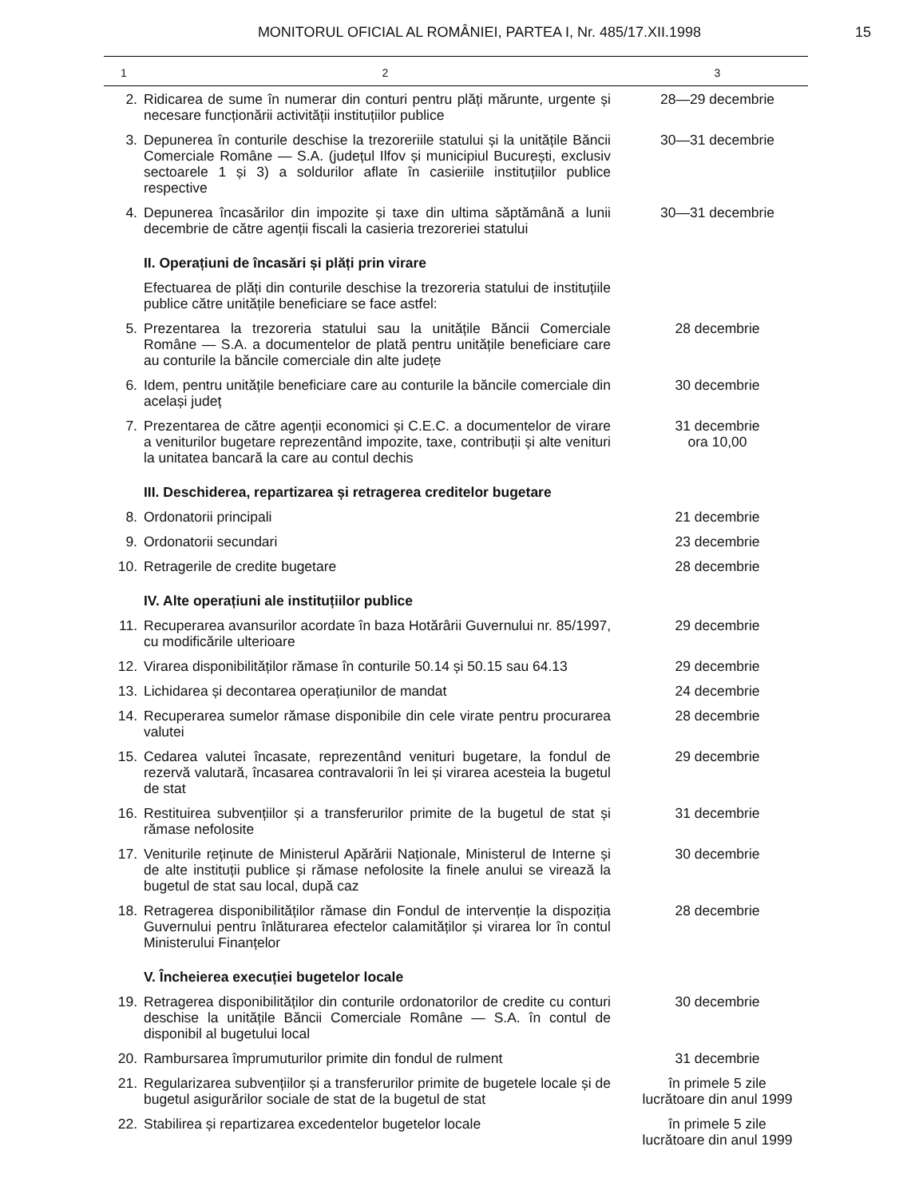MONITORUL OFICIAL AL ROMÂNIEI, PARTEA I, Nr. 485/17.XII.1998
15
| 1 | 2 | 3 |
| --- | --- | --- |
| 2. | Ridicarea de sume în numerar din conturi pentru plăți mărunte, urgente și necesare funcționării activității instituțiilor publice | 28—29 decembrie |
| 3. | Depunerea în conturile deschise la trezoreriile statului și la unitățile Băncii Comerciale Române — S.A. (județul Ilfov și municipiul București, exclusiv sectoarele 1 și 3) a soldurilor aflate în casieriile instituțiilor publice respective | 30—31 decembrie |
| 4. | Depunerea încasărilor din impozite și taxe din ultima săptămână a lunii decembrie de către agenții fiscali la casieria trezoreriei statului | 30—31 decembrie |
| | II. Operațiuni de încasări și plăți prin virare | |
| | Efectuarea de plăți din conturile deschise la trezoreria statului de instituțiile publice către unitățile beneficiare se face astfel: | |
| 5. | Prezentarea la trezoreria statului sau la unitățile Băncii Comerciale Române — S.A. a documentelor de plată pentru unitățile beneficiare care au conturile la băncile comerciale din alte județe | 28 decembrie |
| 6. | Idem, pentru unitățile beneficiare care au conturile la băncile comerciale din același județ | 30 decembrie |
| 7. | Prezentarea de către agenții economici și C.E.C. a documentelor de virare a veniturilor bugetare reprezentând impozite, taxe, contribuții și alte venituri la unitatea bancară la care au contul dechis | 31 decembrie ora 10,00 |
| | III. Deschiderea, repartizarea și retragerea creditelor bugetare | |
| 8. | Ordonatorii principali | 21 decembrie |
| 9. | Ordonatorii secundari | 23 decembrie |
| 10. | Retragerile de credite bugetare | 28 decembrie |
| | IV. Alte operațiuni ale instituțiilor publice | |
| 11. | Recuperarea avansurilor acordate în baza Hotărârii Guvernului nr. 85/1997, cu modificările ulterioare | 29 decembrie |
| 12. | Virarea disponibilităților rămase în conturile 50.14 și 50.15 sau 64.13 | 29 decembrie |
| 13. | Lichidarea și decontarea operațiunilor de mandat | 24 decembrie |
| 14. | Recuperarea sumelor rămase disponibile din cele virate pentru procurarea valutei | 28 decembrie |
| 15. | Cedarea valutei încasate, reprezentând venituri bugetare, la fondul de rezervă valutară, încasarea contravalorii în lei și virarea acesteia la bugetul de stat | 29 decembrie |
| 16. | Restituirea subvențiilor și a transferurilor primite de la bugetul de stat și rămase nefolosite | 31 decembrie |
| 17. | Veniturile reținute de Ministerul Apărării Naționale, Ministerul de Interne și de alte instituții publice și rămase nefolosite la finele anului se virează la bugetul de stat sau local, după caz | 30 decembrie |
| 18. | Retragerea disponibilităților rămase din Fondul de intervenție la dispoziția Guvernului pentru înlăturarea efectelor calamităților și virarea lor în contul Ministerului Finanțelor | 28 decembrie |
| | V. Încheierea execuției bugetelor locale | |
| 19. | Retragerea disponibilităților din conturile ordonatorilor de credite cu conturi deschise la unitățile Băncii Comerciale Române — S.A. în contul de disponibil al bugetului local | 30 decembrie |
| 20. | Rambursarea împrumuturilor primite din fondul de rulment | 31 decembrie |
| 21. | Regularizarea subvențiilor și a transferurilor primite de bugetele locale și de bugetul asigurărilor sociale de stat de la bugetul de stat | în primele 5 zile lucrătoare din anul 1999 |
| 22. | Stabilirea și repartizarea excedentelor bugetelor locale | în primele 5 zile lucrătoare din anul 1999 |